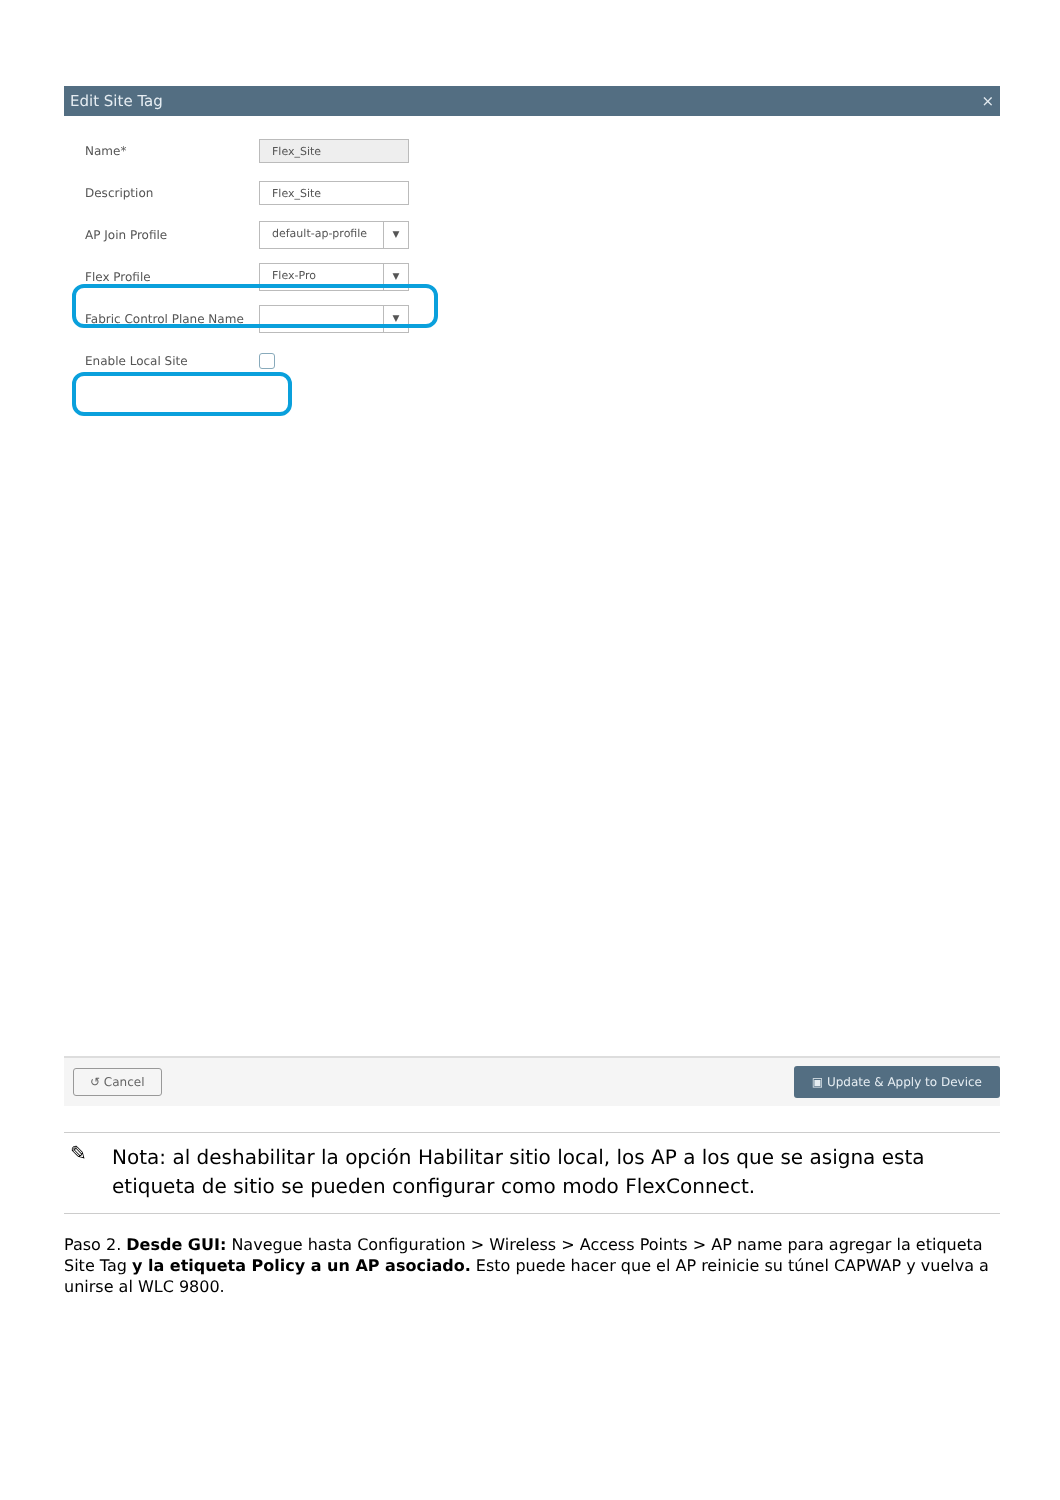Edit Site Tag ×
Name*
Flex_Site
Description
Flex_Site
AP Join Profile
default-ap-profile ▼
Flex Profile
Flex-Pro ▼
Fabric Control Plane Name
▼
Enable Local Site
↺ Cancel ▣ Update & Apply to Device
✎ Nota: al deshabilitar la opción Habilitar sitio local, los AP a los que se asigna esta etiqueta de sitio se pueden configurar como modo FlexConnect.
Paso 2. Desde GUI: Navegue hasta Configuration > Wireless > Access Points > AP name para agregar la etiqueta Site Tag y la etiqueta Policy a un AP asociado. Esto puede hacer que el AP reinicie su túnel CAPWAP y vuelva a unirse al WLC 9800.